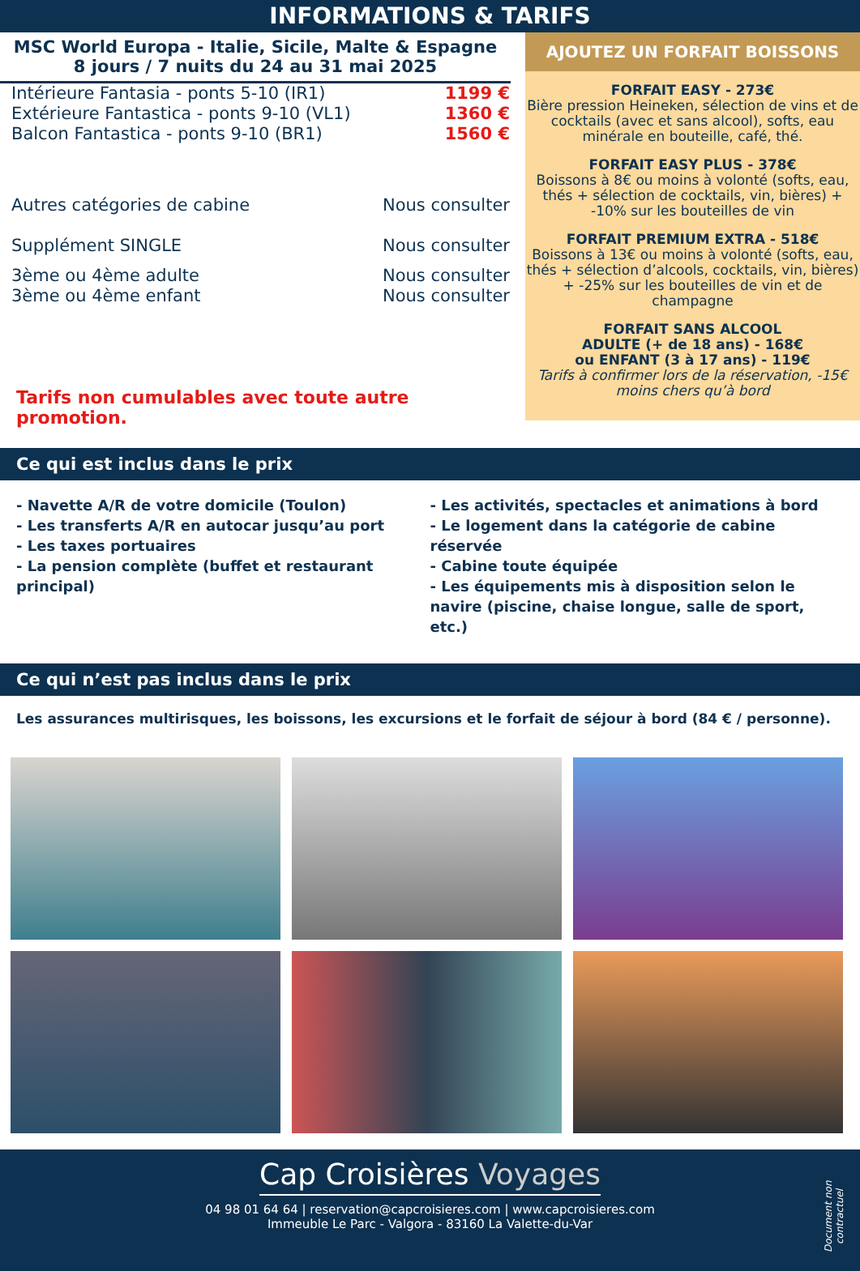INFORMATIONS & TARIFS
MSC World Europa - Italie, Sicile, Malte & Espagne
8 jours / 7 nuits du 24 au 31 mai 2025
| Intérieure Fantasia - ponts 5-10 (IR1) | 1199 € |
| Extérieure Fantastica - ponts 9-10 (VL1) | 1360 € |
| Balcon Fantastica - ponts 9-10 (BR1) | 1560 € |
| Autres catégories de cabine | Nous consulter |
| Supplément SINGLE | Nous consulter |
| 3ème ou 4ème adulte | Nous consulter |
| 3ème ou 4ème enfant | Nous consulter |
Tarifs non cumulables avec toute autre promotion.
AJOUTEZ UN FORFAIT BOISSONS
FORFAIT EASY - 273€
Bière pression Heineken, sélection de vins et de cocktails (avec et sans alcool), softs, eau minérale en bouteille, café, thé.
FORFAIT EASY PLUS - 378€
Boissons à 8€ ou moins à volonté (softs, eau, thés + sélection de cocktails, vin, bières) + -10% sur les bouteilles de vin
FORFAIT PREMIUM EXTRA - 518€
Boissons à 13€ ou moins à volonté (softs, eau, thés + sélection d’alcools, cocktails, vin, bières) + -25% sur les bouteilles de vin et de champagne
FORFAIT SANS ALCOOL
ADULTE (+ de 18 ans) - 168€
ou ENFANT (3 à 17 ans) - 119€
Tarifs à confirmer lors de la réservation, -15€ moins chers qu’à bord
Ce qui est inclus dans le prix
- Navette A/R de votre domicile (Toulon)
- Les transferts A/R en autocar jusqu’au port
- Les taxes portuaires
- La pension complète (buffet et restaurant principal)
- Les activités, spectacles et animations à bord
- Le logement dans la catégorie de cabine réservée
- Cabine toute équipée
- Les équipements mis à disposition selon le navire (piscine, chaise longue, salle de sport, etc.)
Ce qui n’est pas inclus dans le prix
Les assurances multirisques, les boissons, les excursions et le forfait de séjour à bord (84 € / personne).
Cap Croisières Voyages
04 98 01 64 64 | reservation@capcroisieres.com | www.capcroisieres.com
Immeuble Le Parc - Valgora - 83160 La Valette-du-Var
Document non contractuel